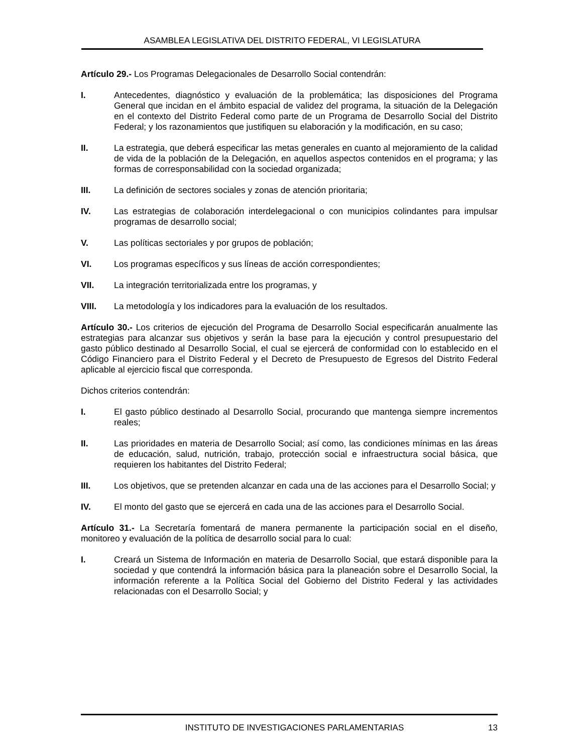ASAMBLEA LEGISLATIVA DEL DISTRITO FEDERAL, VI LEGISLATURA
Artículo 29.- Los Programas Delegacionales de Desarrollo Social contendrán:
I. Antecedentes, diagnóstico y evaluación de la problemática; las disposiciones del Programa General que incidan en el ámbito espacial de validez del programa, la situación de la Delegación en el contexto del Distrito Federal como parte de un Programa de Desarrollo Social del Distrito Federal; y los razonamientos que justifiquen su elaboración y la modificación, en su caso;
II. La estrategia, que deberá especificar las metas generales en cuanto al mejoramiento de la calidad de vida de la población de la Delegación, en aquellos aspectos contenidos en el programa; y las formas de corresponsabilidad con la sociedad organizada;
III. La definición de sectores sociales y zonas de atención prioritaria;
IV. Las estrategias de colaboración interdelegacional o con municipios colindantes para impulsar programas de desarrollo social;
V. Las políticas sectoriales y por grupos de población;
VI. Los programas específicos y sus líneas de acción correspondientes;
VII. La integración territorializada entre los programas, y
VIII. La metodología y los indicadores para la evaluación de los resultados.
Artículo 30.- Los criterios de ejecución del Programa de Desarrollo Social especificarán anualmente las estrategias para alcanzar sus objetivos y serán la base para la ejecución y control presupuestario del gasto público destinado al Desarrollo Social, el cual se ejercerá de conformidad con lo establecido en el Código Financiero para el Distrito Federal y el Decreto de Presupuesto de Egresos del Distrito Federal aplicable al ejercicio fiscal que corresponda.
Dichos criterios contendrán:
I. El gasto público destinado al Desarrollo Social, procurando que mantenga siempre incrementos reales;
II. Las prioridades en materia de Desarrollo Social; así como, las condiciones mínimas en las áreas de educación, salud, nutrición, trabajo, protección social e infraestructura social básica, que requieren los habitantes del Distrito Federal;
III. Los objetivos, que se pretenden alcanzar en cada una de las acciones para el Desarrollo Social; y
IV. El monto del gasto que se ejercerá en cada una de las acciones para el Desarrollo Social.
Artículo 31.- La Secretaría fomentará de manera permanente la participación social en el diseño, monitoreo y evaluación de la política de desarrollo social para lo cual:
I. Creará un Sistema de Información en materia de Desarrollo Social, que estará disponible para la sociedad y que contendrá la información básica para la planeación sobre el Desarrollo Social, la información referente a la Política Social del Gobierno del Distrito Federal y las actividades relacionadas con el Desarrollo Social; y
INSTITUTO DE INVESTIGACIONES PARLAMENTARIAS 13